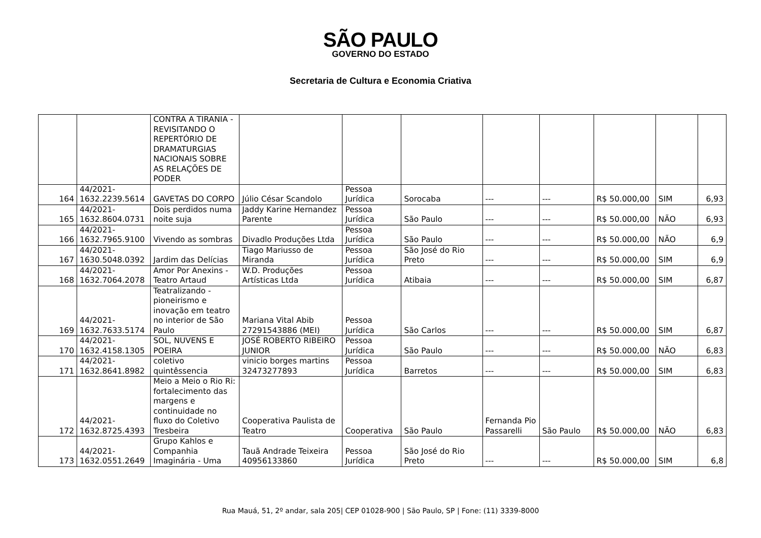SÃO PAULO
GOVERNO DO ESTADO
Secretaria de Cultura e Economia Criativa
| | | CONTRA A TIRANIA - REVISITANDO O REPERTÓRIO DE DRAMATURGIAS NACIONAIS SOBRE AS RELAÇÕES DE PODER | | | | | | | | |
| 164 | 44/2021-1632.2239.5614 | GAVETAS DO CORPO | Júlio César Scandolo | Pessoa Jurídica | Sorocaba | --- | --- | R$ 50.000,00 | SIM | 6,93 |
| 165 | 44/2021-1632.8604.0731 | Dois perdidos numa noite suja | Jaddy Karine Hernandez Parente | Pessoa Jurídica | São Paulo | --- | --- | R$ 50.000,00 | NÃO | 6,93 |
| 166 | 44/2021-1632.7965.9100 | Vivendo as sombras | Divadlo Produções Ltda | Pessoa Jurídica | São Paulo | --- | --- | R$ 50.000,00 | NÃO | 6,9 |
| 167 | 44/2021-1630.5048.0392 | Jardim das Delícias | Tiago Mariusso de Miranda | Pessoa Jurídica | São José do Rio Preto | --- | --- | R$ 50.000,00 | SIM | 6,9 |
| 168 | 44/2021-1632.7064.2078 | Amor Por Anexins - Teatro Artaud | W.D. Produções Artísticas Ltda | Pessoa Jurídica | Atibaia | --- | --- | R$ 50.000,00 | SIM | 6,87 |
| 169 | 44/2021-1632.7633.5174 | Teatralizando - pioneirismo e inovação em teatro no interior de São Paulo | Mariana Vital Abib 27291543886 (MEI) | Pessoa Jurídica | São Carlos | --- | --- | R$ 50.000,00 | SIM | 6,87 |
| 170 | 44/2021-1632.4158.1305 | SOL, NUVENS E POEIRA | JOSÉ ROBERTO RIBEIRO JUNIOR | Pessoa Jurídica | São Paulo | --- | --- | R$ 50.000,00 | NÃO | 6,83 |
| 171 | 44/2021-1632.8641.8982 | coletivo quintêssencia | vinicio borges martins 32473277893 | Pessoa Jurídica | Barretos | --- | --- | R$ 50.000,00 | SIM | 6,83 |
| 172 | 44/2021-1632.8725.4393 | Meio a Meio o Rio Ri: fortalecimento das margens e continuidade no fluxo do Coletivo Tresbeira | Cooperativa Paulista de Teatro | Cooperativa | São Paulo | Fernanda Pio Passarelli | São Paulo | R$ 50.000,00 | NÃO | 6,83 |
| 173 | 44/2021-1632.0551.2649 | Grupo Kahlos e Companhia Imaginária - Uma | Tauã Andrade Teixeira 40956133860 | Pessoa Jurídica | São José do Rio Preto | --- | --- | R$ 50.000,00 | SIM | 6,8 |
Rua Mauá, 51, 2º andar, sala 205| CEP 01028-900 | São Paulo, SP | Fone: (11) 3339-8000